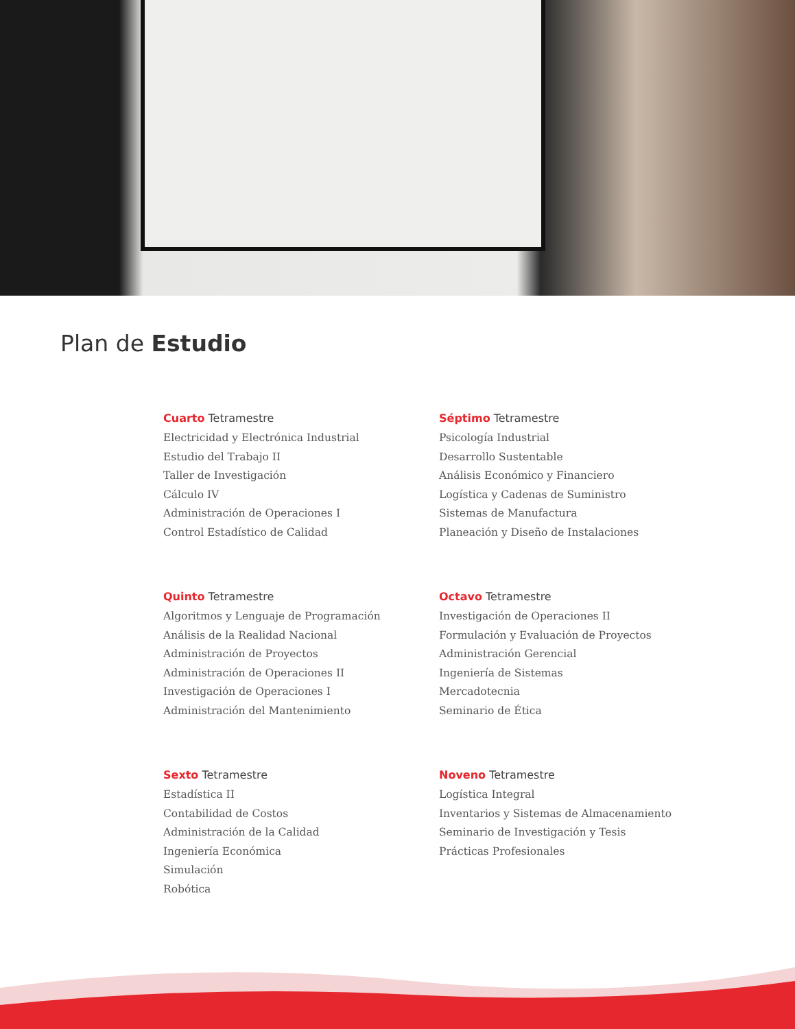Plan de Estudio
Cuarto Tetramestre
Electricidad y Electrónica Industrial
Estudio del Trabajo II
Taller de Investigación
Cálculo IV
Administración de Operaciones I
Control Estadístico de Calidad
Séptimo Tetramestre
Psicología Industrial
Desarrollo Sustentable
Análisis Económico y Financiero
Logística y Cadenas de Suministro
Sistemas de Manufactura
Planeación y Diseño de Instalaciones
Quinto Tetramestre
Algoritmos y Lenguaje de Programación
Análisis de la Realidad Nacional
Administración de Proyectos
Administración de Operaciones II
Investigación de Operaciones I
Administración del Mantenimiento
Octavo Tetramestre
Investigación de Operaciones II
Formulación y Evaluación de Proyectos
Administración Gerencial
Ingeniería de Sistemas
Mercadotecnia
Seminario de Ética
Sexto Tetramestre
Estadística II
Contabilidad de Costos
Administración de la Calidad
Ingeniería Económica
Simulación
Robótica
Noveno Tetramestre
Logística Integral
Inventarios y Sistemas de Almacenamiento
Seminario de Investigación y Tesis
Prácticas Profesionales